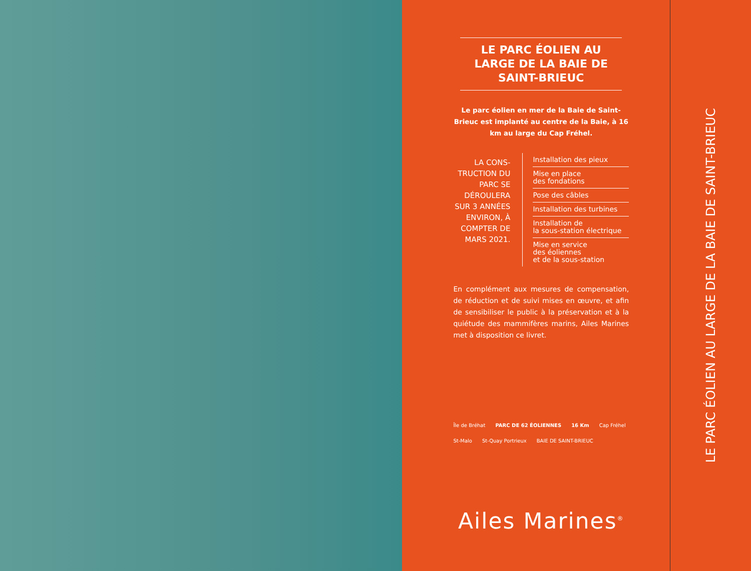LE PARC ÉOLIEN AU LARGE DE LA BAIE DE SAINT-BRIEUC
Le parc éolien en mer de la Baie de Saint-Brieuc est implanté au centre de la Baie, à 16 km au large du Cap Fréhel.
LA CONS-TRUCTION DU PARC SE DÉROULERA SUR 3 ANNÉES ENVIRON, À COMPTER DE MARS 2021.
Installation des pieux
Mise en place
des fondations
Pose des câbles
Installation des turbines
Installation de
la sous-station électrique
Mise en service
des éoliennes
et de la sous-station
En complément aux mesures de compensation, de réduction et de suivi mises en œuvre, et afin de sensibiliser le public à la préservation et à la quiétude des mammifères marins, Ailes Marines met à disposition ce livret.
Île de Bréhat PARC DE 62 ÉOLIENNES 16 Km Cap Fréhel St-Malo St-Quay Portrieux BAIE DE SAINT-BRIEUC
Ailes Marines<sup>®</sup>
LE PARC ÉOLIEN AU LARGE DE LA BAIE DE SAINT-BRIEUC